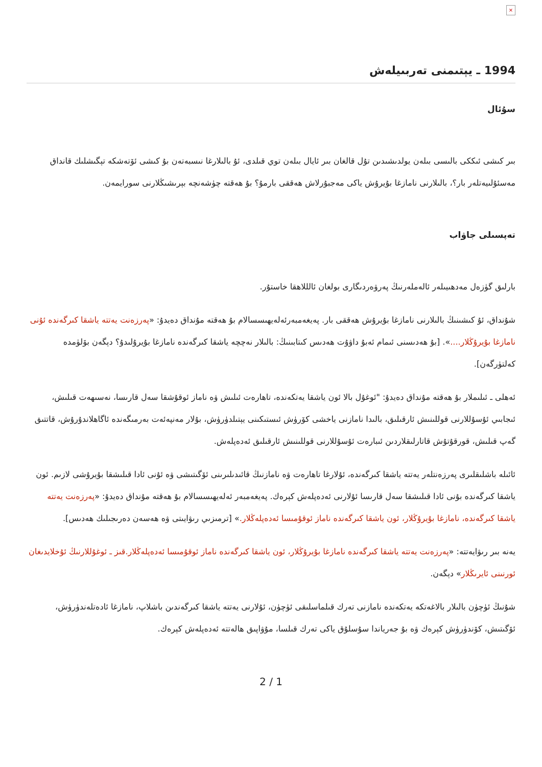×
1994 ـ يېتىمنى تەربىيلەش
سۇئال
بىر كىشى ئىككى بالىسى بىلەن يولدىشىدىن تۇل قالغان بىر ئايال بىلەن توي قىلدى، ئۇ بالىلارغا نىسبەتەن بۇ كىشى ئۆتەشكە تېگىشلىك قانداق مەسئۇلىيەتلەر بار؟، بالىلارنى نامازغا بۇيرۇش ياكى مەجبۇرلاش ھەققى بارمۇ؟ بۇ ھەقتە چۈشەنچە بېرىشىڭلارنى سورايمەن.
تەپسىلى جاۋاب
بارلىق گۈزەل مەدھىيىلەر ئالەملەرنىڭ پەرۋەردىگارى بولغان ئالللاھقا خاستۇر.
شۇنداق، ئۇ كىشىنىڭ بالىلارنى نامازغا بۇيرۇش ھەققى بار. پەيغەمبەرئەلەيھىسسالام بۇ ھەقتە مۇنداق دەيدۇ: «پەرزەنت يەتتە ياشقا كىرگەندە ئۇنى نامازغا بۇيرۇڭلار....». [بۇ ھەدىسنى ئىمام ئەبۇ داۋۇت ھەدىس كىتابىنىڭ: بالىلار نەچچە ياشقا كىرگەندە نامازغا بۇيرۇلىدۇ؟ دېگەن بۆلۈمدە كەلتۈرگەن].
ئەھلى ـ ئىلىملار بۇ ھەقتە مۇنداق دەيدۇ: "ئوغۇل بالا ئون ياشقا يەتكەندە، تاھارەت ئىلىش ۋە ناماز ئوقۇشقا سەل قارىسا، نەسىھەت قىلىش، ئىجابىي ئۇسۇللارنى قوللىنىش ئارقىلىق، بالىدا نامازنى ياخشى كۆرۈش ئىستىكىنى يېتىلدۈرۈش، بۇلار مەنپەئەت بەرمىگەندە ئاگاھلاندۇرۇش، قاتتىق گەپ قىلىش، قورقۇتۇش قاتارلىقلاردىن ئىبارەت ئۇسۇللارنى قوللىنىش ئارقىلىق ئەدەپلەش.
ئائىلە باشلىقلىرى پەرزەنتلەر يەتتە ياشقا كىرگەندە، ئۇلارغا تاھارەت ۋە نامازنىڭ قائىدىلىرىنى ئۆگىتىشى ۋە ئۇنى ئادا قىلىشقا بۇيرۇشى لازىم. ئون ياشقا كىرگەندە بۇنى ئادا قىلىشقا سەل قارىسا ئۇلارنى ئەدەپلەش كېرەك. پەيغەمبەر ئەلەيھىسسالام بۇ ھەقتە مۇنداق دەيدۇ: «پەرزەنت يەتتە ياشقا كىرگەندە، نامازغا بۇيرۇڭلار، ئون ياشقا كىرگەندە ناماز ئوقۇمىسا ئەدەپلەڭلار.» [ترمىزىي رىۋايىتى ۋە ھەسەن دەرىجىلىك ھەدىس].
يەنە بىر رىۋايەتتە: «پەرزەنت يەتتە ياشقا كىرگەندە نامازغا بۇيرۇڭلار، ئون ياشقا كىرگەندە ناماز ئوقۇمىسا ئەدەپلەڭلار.قىز ـ ئوغۇللارنىڭ ئۇخلايدىغان ئورنىنى ئايرىڭلار» دېگەن.
شۇنىڭ ئۈچۈن بالىلار بالاغەتكە يەتكەندە نامازنى تەرك قىلماسلىقى ئۈچۈن، ئۇلارنى يەتتە ياشقا كىرگەندىن باشلاپ، نامازغا ئادەتلەندۈرۈش، ئۆگىتىش، كۆندۈرۈش كېرەك ۋە بۇ جەرياندا سۇسلۇق ياكى تەرك قىلسا، مۇۋاپىق ھالەتتە ئەدەپلەش كېرەك.
2 / 1